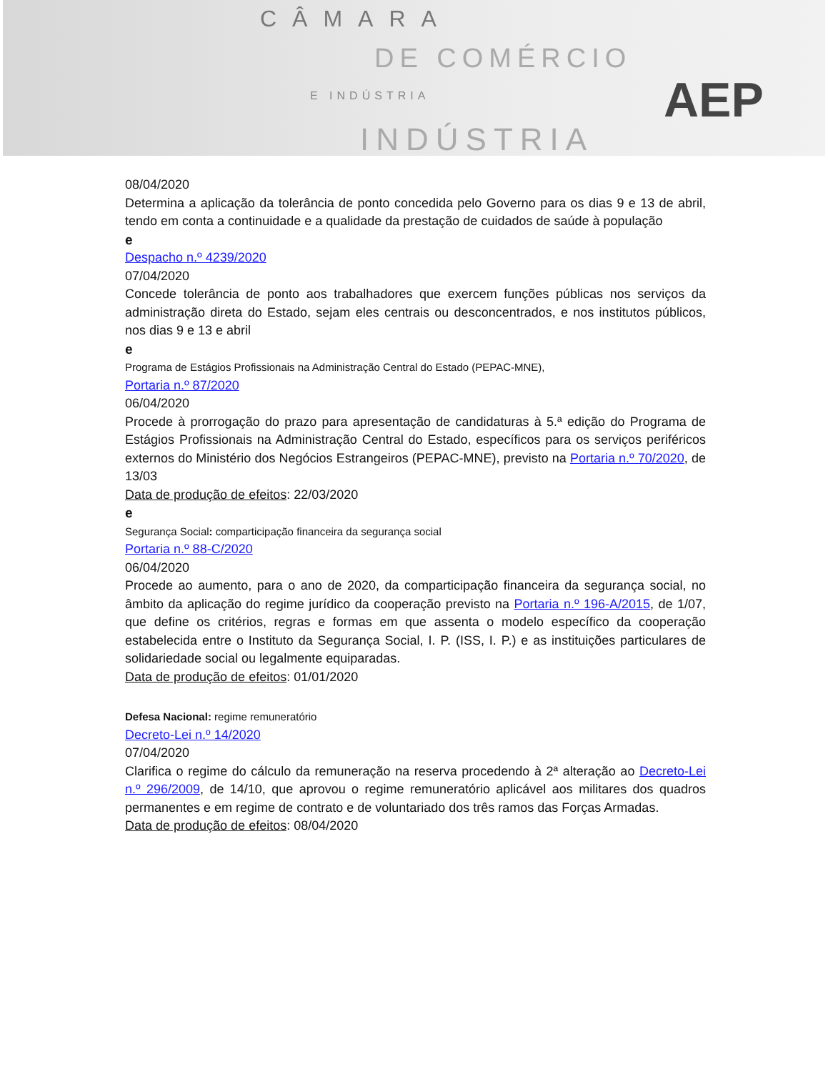CÂMARA
DE COMÉRCIO
E INDÚSTRIA
INDÚSTRIA
AEP
08/04/2020
Determina a aplicação da tolerância de ponto concedida pelo Governo para os dias 9 e 13 de abril, tendo em conta a continuidade e a qualidade da prestação de cuidados de saúde à população
e
Despacho n.º 4239/2020
07/04/2020
Concede tolerância de ponto aos trabalhadores que exercem funções públicas nos serviços da administração direta do Estado, sejam eles centrais ou desconcentrados, e nos institutos públicos, nos dias 9 e 13 e abril
e
Programa de Estágios Profissionais na Administração Central do Estado (PEPAC-MNE),
Portaria n.º 87/2020
06/04/2020
Procede à prorrogação do prazo para apresentação de candidaturas à 5.ª edição do Programa de Estágios Profissionais na Administração Central do Estado, específicos para os serviços periféricos externos do Ministério dos Negócios Estrangeiros (PEPAC-MNE), previsto na Portaria n.º 70/2020, de 13/03
Data de produção de efeitos: 22/03/2020
e
Segurança Social: comparticipação financeira da segurança social
Portaria n.º 88-C/2020
06/04/2020
Procede ao aumento, para o ano de 2020, da comparticipação financeira da segurança social, no âmbito da aplicação do regime jurídico da cooperação previsto na Portaria n.º 196-A/2015, de 1/07, que define os critérios, regras e formas em que assenta o modelo específico da cooperação estabelecida entre o Instituto da Segurança Social, I. P. (ISS, I. P.) e as instituições particulares de solidariedade social ou legalmente equiparadas.
Data de produção de efeitos: 01/01/2020
Defesa Nacional: regime remuneratório
Decreto-Lei n.º 14/2020
07/04/2020
Clarifica o regime do cálculo da remuneração na reserva procedendo à 2ª alteração ao Decreto-Lei n.º 296/2009, de 14/10, que aprovou o regime remuneratório aplicável aos militares dos quadros permanentes e em regime de contrato e de voluntariado dos três ramos das Forças Armadas.
Data de produção de efeitos: 08/04/2020